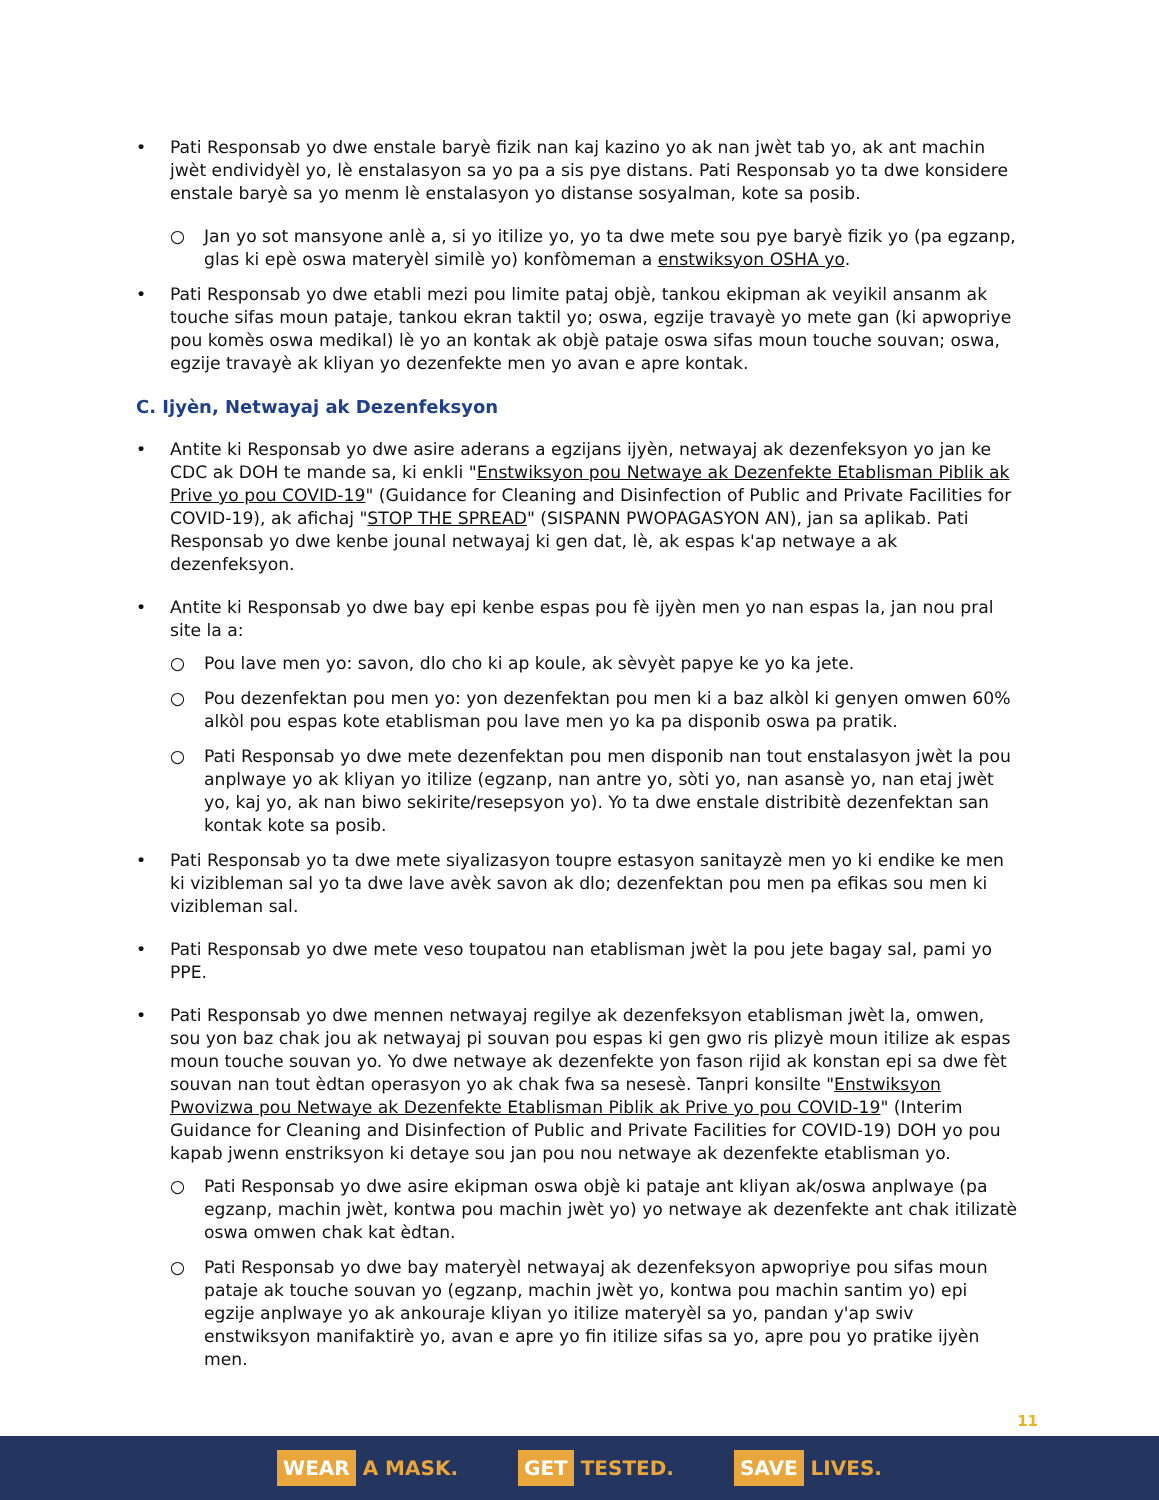• Pati Responsab yo dwe enstale baryè fizik nan kaj kazino yo ak nan jwèt tab yo, ak ant machin jwèt endividyèl yo, lè enstalasyon sa yo pa a sis pye distans. Pati Responsab yo ta dwe konsidere enstale baryè sa yo menm lè enstalasyon yo distanse sosyalman, kote sa posib.
○ Jan yo sot mansyone anlè a, si yo itilize yo, yo ta dwe mete sou pye baryè fizik yo (pa egzanp, glas ki epè oswa materyèl similè yo) konfòmeman a enstwiksyon OSHA yo.
• Pati Responsab yo dwe etabli mezi pou limite pataj objè, tankou ekipman ak veyikil ansanm ak touche sifas moun pataje, tankou ekran taktil yo; oswa, egzije travayè yo mete gan (ki apwopriye pou komès oswa medikal) lè yo an kontak ak objè pataje oswa sifas moun touche souvan; oswa, egzije travayè ak kliyan yo dezenfekte men yo avan e apre kontak.
C. Ijyèn, Netwayaj ak Dezenfeksyon
• Antite ki Responsab yo dwe asire aderans a egzijans ijyèn, netwayaj ak dezenfeksyon yo jan ke CDC ak DOH te mande sa, ki enkli "Enstwiksyon pou Netwaye ak Dezenfekte Etablisman Piblik ak Prive yo pou COVID-19" (Guidance for Cleaning and Disinfection of Public and Private Facilities for COVID-19), ak afichaj "STOP THE SPREAD" (SISPANN PWOPAGASYON AN), jan sa aplikab. Pati Responsab yo dwe kenbe jounal netwayaj ki gen dat, lè, ak espas k'ap netwaye a ak dezenfeksyon.
• Antite ki Responsab yo dwe bay epi kenbe espas pou fè ijyèn men yo nan espas la, jan nou pral site la a:
○ Pou lave men yo: savon, dlo cho ki ap koule, ak sèvyèt papye ke yo ka jete.
○ Pou dezenfektan pou men yo: yon dezenfektan pou men ki a baz alkòl ki genyen omwen 60% alkòl pou espas kote etablisman pou lave men yo ka pa disponib oswa pa pratik.
○ Pati Responsab yo dwe mete dezenfektan pou men disponib nan tout enstalasyon jwèt la pou anplwaye yo ak kliyan yo itilize (egzanp, nan antre yo, sòti yo, nan asansè yo, nan etaj jwèt yo, kaj yo, ak nan biwo sekirite/resepsyon yo). Yo ta dwe enstale distribitè dezenfektan san kontak kote sa posib.
• Pati Responsab yo ta dwe mete siyalizasyon toupre estasyon sanitayzè men yo ki endike ke men ki vizibleman sal yo ta dwe lave avèk savon ak dlo; dezenfektan pou men pa efikas sou men ki vizibleman sal.
• Pati Responsab yo dwe mete veso toupatou nan etablisman jwèt la pou jete bagay sal, pami yo PPE.
• Pati Responsab yo dwe mennen netwayaj regilye ak dezenfeksyon etablisman jwèt la, omwen, sou yon baz chak jou ak netwayaj pi souvan pou espas ki gen gwo ris plizyè moun itilize ak espas moun touche souvan yo. Yo dwe netwaye ak dezenfekte yon fason rijid ak konstan epi sa dwe fèt souvan nan tout èdtan operasyon yo ak chak fwa sa nesesè. Tanpri konsilte "Enstwiksyon Pwovizwa pou Netwaye ak Dezenfekte Etablisman Piblik ak Prive yo pou COVID-19" (Interim Guidance for Cleaning and Disinfection of Public and Private Facilities for COVID-19) DOH yo pou kapab jwenn enstriksyon ki detaye sou jan pou nou netwaye ak dezenfekte etablisman yo.
○ Pati Responsab yo dwe asire ekipman oswa objè ki pataje ant kliyan ak/oswa anplwaye (pa egzanp, machin jwèt, kontwa pou machin jwèt yo) yo netwaye ak dezenfekte ant chak itilizatè oswa omwen chak kat èdtan.
○ Pati Responsab yo dwe bay materyèl netwayaj ak dezenfeksyon apwopriye pou sifas moun pataje ak touche souvan yo (egzanp, machin jwèt yo, kontwa pou machin santim yo) epi egzije anplwaye yo ak ankouraje kliyan yo itilize materyèl sa yo, pandan y'ap swiv enstwiksyon manifaktirè yo, avan e apre yo fin itilize sifas sa yo, apre pou yo pratike ijyèn men.
11
WEAR A MASK.
GET TESTED.
SAVE LIVES.